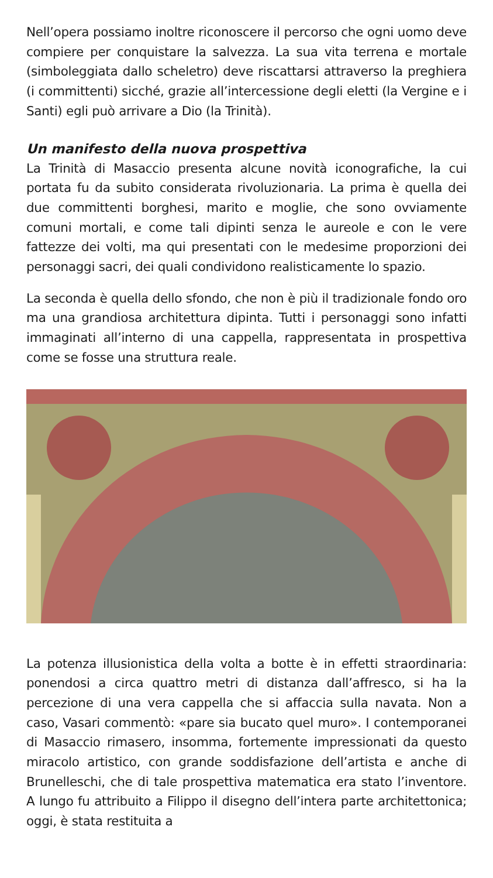Nell’opera possiamo inoltre riconoscere il percorso che ogni uomo deve compiere per conquistare la salvezza. La sua vita terrena e mortale (simboleggiata dallo scheletro) deve riscattarsi attraverso la preghiera (i committenti) sicché, grazie all’intercessione degli eletti (la Vergine e i Santi) egli può arrivare a Dio (la Trinità).
Un manifesto della nuova prospettiva
La Trinità di Masaccio presenta alcune novità iconografiche, la cui portata fu da subito considerata rivoluzionaria. La prima è quella dei due committenti borghesi, marito e moglie, che sono ovviamente comuni mortali, e come tali dipinti senza le aureole e con le vere fattezze dei volti, ma qui presentati con le medesime proporzioni dei personaggi sacri, dei quali condividono realisticamente lo spazio.
La seconda è quella dello sfondo, che non è più il tradizionale fondo oro ma una grandiosa architettura dipinta. Tutti i personaggi sono infatti immaginati all’interno di una cappella, rappresentata in prospettiva come se fosse una struttura reale.
La potenza illusionistica della volta a botte è in effetti straordinaria: ponendosi a circa quattro metri di distanza dall’affresco, si ha la percezione di una vera cappella che si affaccia sulla navata. Non a caso, Vasari commentò: «pare sia bucato quel muro». I contemporanei di Masaccio rimasero, insomma, fortemente impressionati da questo miracolo artistico, con grande soddisfazione dell’artista e anche di Brunelleschi, che di tale prospettiva matematica era stato l’inventore. A lungo fu attribuito a Filippo il disegno dell’intera parte architettonica; oggi, è stata restituita a